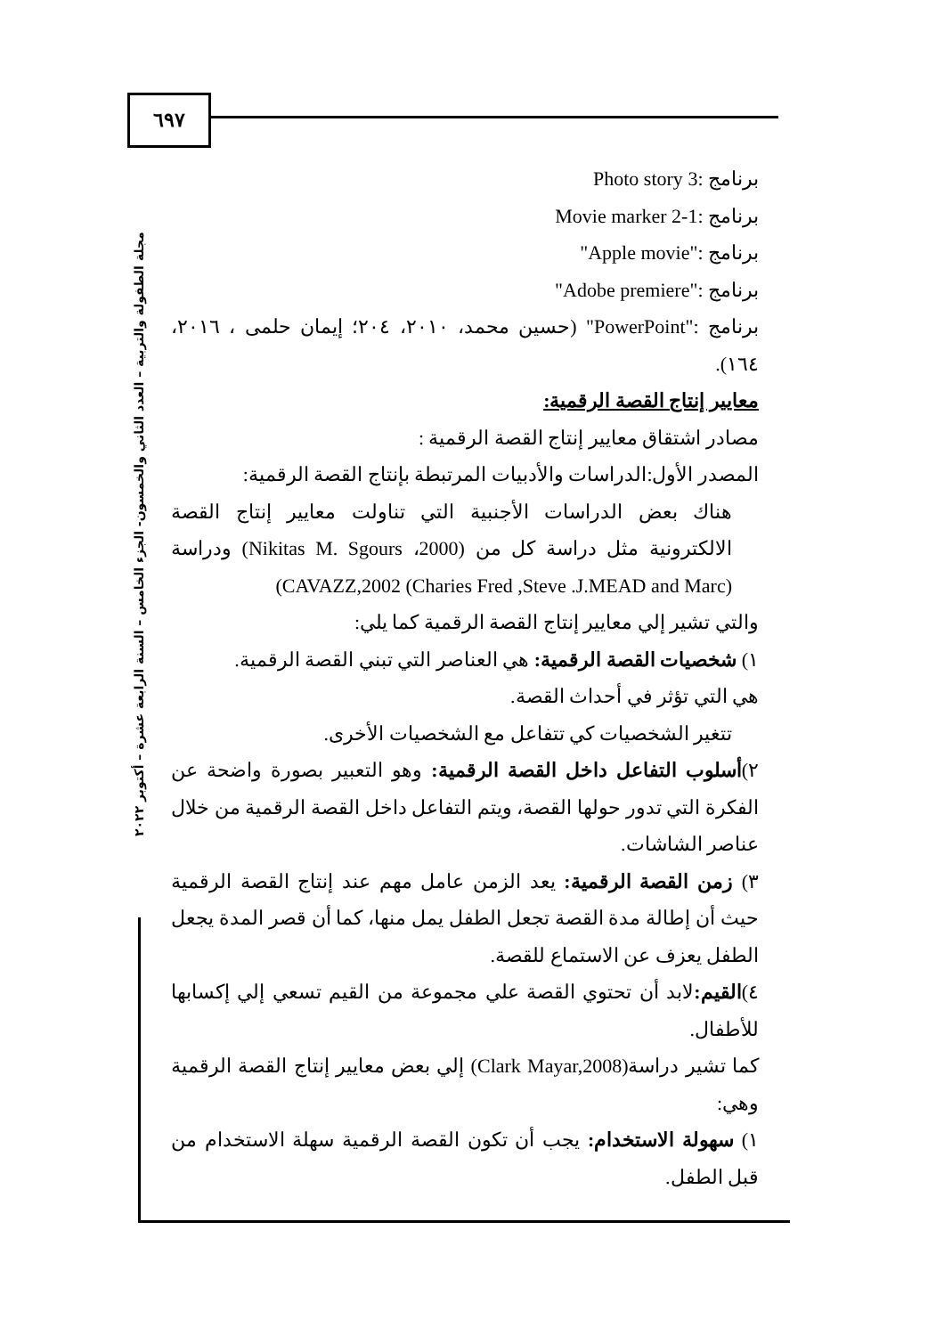٦٩٧
مجلة الطفولة والتربية – العدد الثاني والخمسون- الجزء الخامس – السنة الرابعة عشرة – أكتوبر ٢٠٢٢
برنامج :3 Photo story
برنامج :1-2 Movie marker
برنامج :"Apple movie"
برنامج :"Adobe premiere"
برنامج :"PowerPoint" (حسين محمد، ٢٠١٠، ٢٠٤؛ إيمان حلمى ، ٢٠١٦، ١٦٤).
معايير إنتاج القصة الرقمية:
مصادر اشتقاق معايير إنتاج القصة الرقمية :
المصدر الأول:الدراسات والأدبيات المرتبطة بإنتاج القصة الرقمية:
هناك بعض الدراسات الأجنبية التي تناولت معايير إنتاج القصة الالكترونية مثل دراسة كل من (Nikitas M. Sgours ،2000) ودراسة (Charies Fred ,Steve .J.MEAD and Marc) CAVAZZ,2002)
والتي تشير إلي معايير إنتاج القصة الرقمية كما يلي:
١) شخصيات القصة الرقمية: هي العناصر التي تبني القصة الرقمية.
هي التي تؤثر في أحداث القصة.
تتغير الشخصيات كي تتفاعل مع الشخصيات الأخرى.
٢)أسلوب التفاعل داخل القصة الرقمية: وهو التعبير بصورة واضحة عن الفكرة التي تدور حولها القصة، ويتم التفاعل داخل القصة الرقمية من خلال عناصر الشاشات.
٣) زمن القصة الرقمية: يعد الزمن عامل مهم عند إنتاج القصة الرقمية حيث أن إطالة مدة القصة تجعل الطفل يمل منها، كما أن قصر المدة يجعل الطفل يعزف عن الاستماع للقصة.
٤)القيم: لابد أن تحتوي القصة علي مجموعة من القيم تسعي إلي إكسابها للأطفال.
كما تشير دراسة(Clark Mayar,2008) إلي بعض معايير إنتاج القصة الرقمية وهي:
١) سهولة الاستخدام: يجب أن تكون القصة الرقمية سهلة الاستخدام من قبل الطفل.